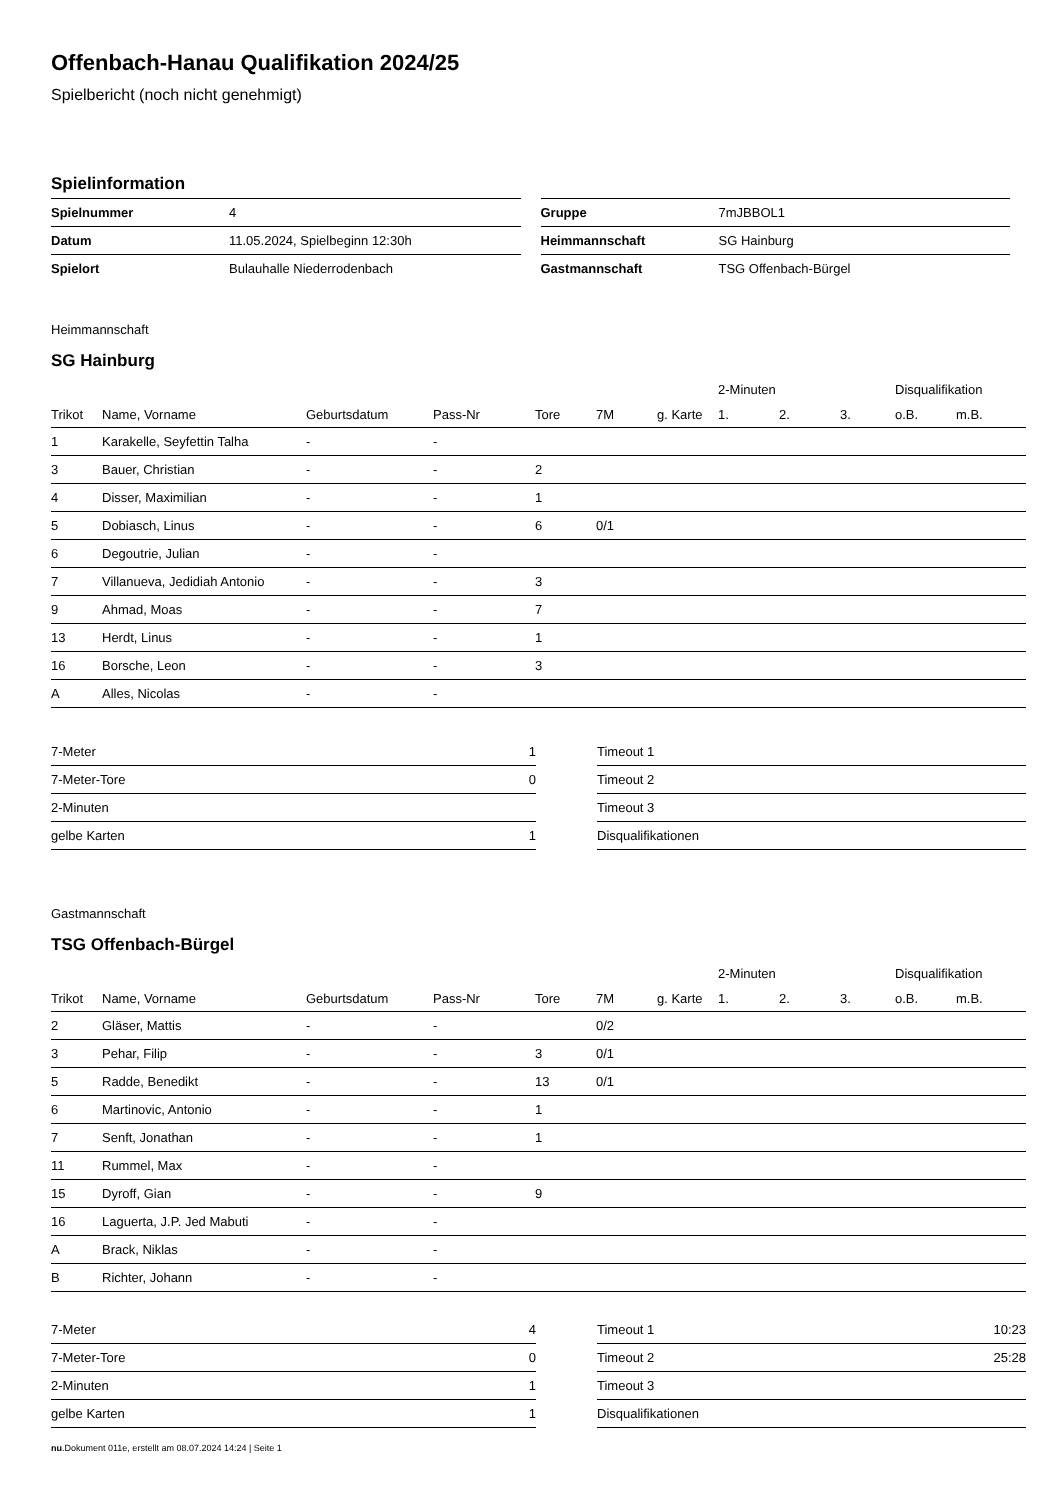Offenbach-Hanau Qualifikation 2024/25
Spielbericht (noch nicht genehmigt)
Spielinformation
| Spielnummer | 4 |
| Datum | 11.05.2024, Spielbeginn 12:30h |
| Spielort | Bulauhalle Niederrodenbach |
| Gruppe | 7mJBBOL1 |
| Heimmannschaft | SG Hainburg |
| Gastmannschaft | TSG Offenbach-Bürgel |
Heimmannschaft
SG Hainburg
| | | | | | | | 2-Minuten | | | Disqualifikation | |
| --- | --- | --- | --- | --- | --- | --- | --- | --- | --- | --- | --- |
| Trikot | Name, Vorname | Geburtsdatum | Pass-Nr | Tore | 7M | g. Karte | 1. | 2. | 3. | o.B. | m.B. |
| 1 | Karakelle, Seyfettin Talha | - | - | | | | | | | | |
| 3 | Bauer, Christian | - | - | 2 | | | | | | | |
| 4 | Disser, Maximilian | - | - | 1 | | | | | | | |
| 5 | Dobiasch, Linus | - | - | 6 | 0/1 | | | | | | |
| 6 | Degoutrie, Julian | - | - | | | | | | | | |
| 7 | Villanueva, Jedidiah Antonio | - | - | 3 | | | | | | | |
| 9 | Ahmad, Moas | - | - | 7 | | | | | | | |
| 13 | Herdt, Linus | - | - | 1 | | | | | | | |
| 16 | Borsche, Leon | - | - | 3 | | | | | | | |
| A | Alles, Nicolas | - | - | | | | | | | | |
| 7-Meter | 1 |
| 7-Meter-Tore | 0 |
| 2-Minuten | |
| gelbe Karten | 1 |
| Timeout 1 | |
| Timeout 2 | |
| Timeout 3 | |
| Disqualifikationen | |
Gastmannschaft
TSG Offenbach-Bürgel
| | | | | | | | 2-Minuten | | | Disqualifikation | |
| --- | --- | --- | --- | --- | --- | --- | --- | --- | --- | --- | --- |
| Trikot | Name, Vorname | Geburtsdatum | Pass-Nr | Tore | 7M | g. Karte | 1. | 2. | 3. | o.B. | m.B. |
| 2 | Gläser, Mattis | - | - | | 0/2 | | | | | | |
| 3 | Pehar, Filip | - | - | 3 | 0/1 | | | | | | |
| 5 | Radde, Benedikt | - | - | 13 | 0/1 | | | | | | |
| 6 | Martinovic, Antonio | - | - | 1 | | | | | | | |
| 7 | Senft, Jonathan | - | - | 1 | | | | | | | |
| 11 | Rummel, Max | - | - | | | | | | | | |
| 15 | Dyroff, Gian | - | - | 9 | | | | | | | |
| 16 | Laguerta, J.P. Jed Mabuti | - | - | | | | | | | | |
| A | Brack, Niklas | - | - | | | | | | | | |
| B | Richter, Johann | - | - | | | | | | | | |
| 7-Meter | 4 |
| 7-Meter-Tore | 0 |
| 2-Minuten | 1 |
| gelbe Karten | 1 |
| Timeout 1 | 10:23 |
| Timeout 2 | 25:28 |
| Timeout 3 | |
| Disqualifikationen | |
nu.Dokument 011e, erstellt am 08.07.2024 14:24 | Seite 1